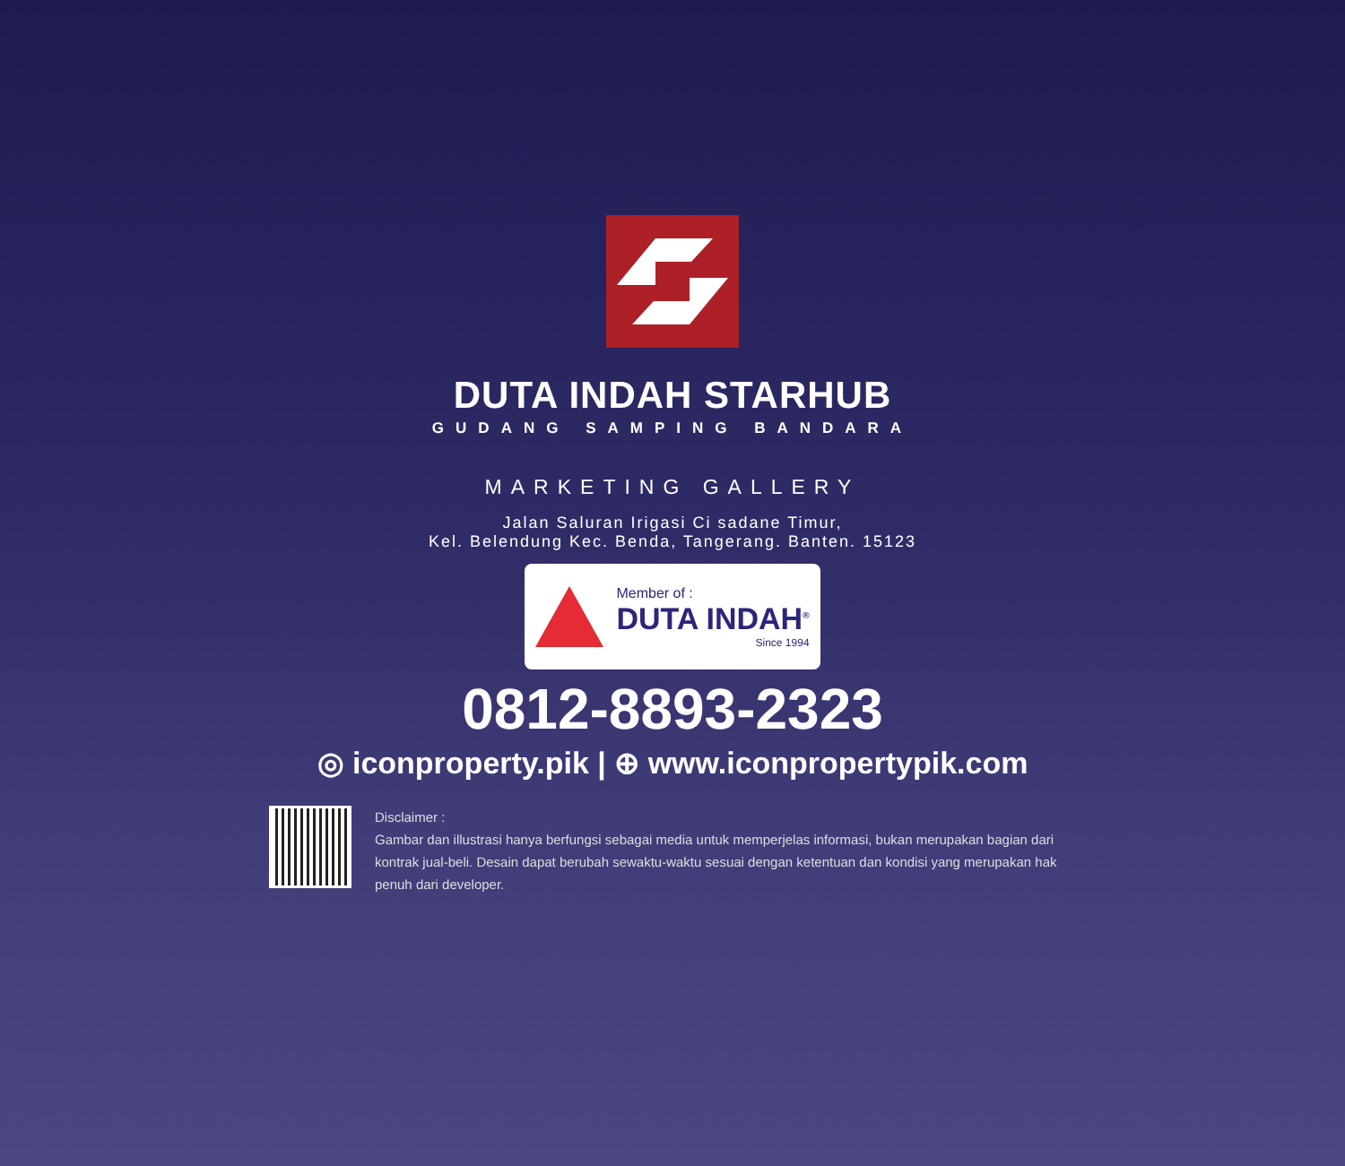DUTA INDAH STARHUB
GUDANG SAMPING BANDARA
MARKETING GALLERY
Jalan Saluran Irigasi Ci sadane Timur,
Kel. Belendung Kec. Benda, Tangerang. Banten. 15123
Member of :
DUTA INDAH<sup>®</sup>
Since 1994
0812-8893-2323
◎ iconproperty.pik | ⊕ www.iconpropertypik.com
Disclaimer :
Gambar dan illustrasi hanya berfungsi sebagai media untuk memperjelas informasi, bukan merupakan bagian dari kontrak jual-beli. Desain dapat berubah sewaktu-waktu sesuai dengan ketentuan dan kondisi yang merupakan hak penuh dari developer.